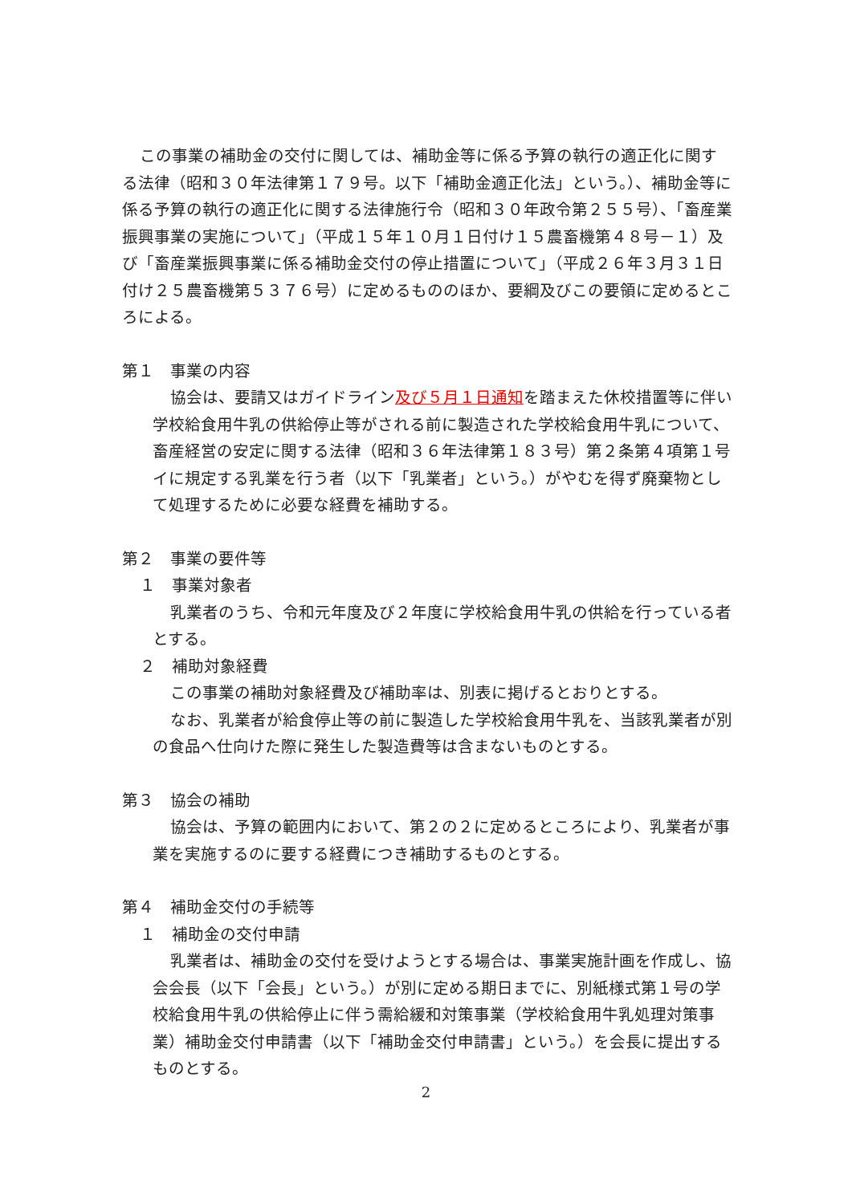この事業の補助金の交付に関しては、補助金等に係る予算の執行の適正化に関する法律（昭和３０年法律第１７９号。以下「補助金適正化法」という。）、補助金等に係る予算の執行の適正化に関する法律施行令（昭和３０年政令第２５５号）、「畜産業振興事業の実施について」（平成１５年１０月１日付け１５農畜機第４８号－１）及び「畜産業振興事業に係る補助金交付の停止措置について」（平成２６年３月３１日付け２５農畜機第５３７６号）に定めるもののほか、要綱及びこの要領に定めるところによる。
第１　事業の内容
協会は、要請又はガイドライン及び５月１日通知を踏まえた休校措置等に伴い学校給食用牛乳の供給停止等がされる前に製造された学校給食用牛乳について、畜産経営の安定に関する法律（昭和３６年法律第１８３号）第２条第４項第１号イに規定する乳業を行う者（以下「乳業者」という。）がやむを得ず廃棄物として処理するために必要な経費を補助する。
第２　事業の要件等
１　事業対象者
乳業者のうち、令和元年度及び２年度に学校給食用牛乳の供給を行っている者とする。
２　補助対象経費
この事業の補助対象経費及び補助率は、別表に掲げるとおりとする。
なお、乳業者が給食停止等の前に製造した学校給食用牛乳を、当該乳業者が別の食品へ仕向けた際に発生した製造費等は含まないものとする。
第３　協会の補助
協会は、予算の範囲内において、第２の２に定めるところにより、乳業者が事業を実施するのに要する経費につき補助するものとする。
第４　補助金交付の手続等
１　補助金の交付申請
乳業者は、補助金の交付を受けようとする場合は、事業実施計画を作成し、協会会長（以下「会長」という。）が別に定める期日までに、別紙様式第１号の学校給食用牛乳の供給停止に伴う需給緩和対策事業（学校給食用牛乳処理対策事業）補助金交付申請書（以下「補助金交付申請書」という。）を会長に提出するものとする。
2